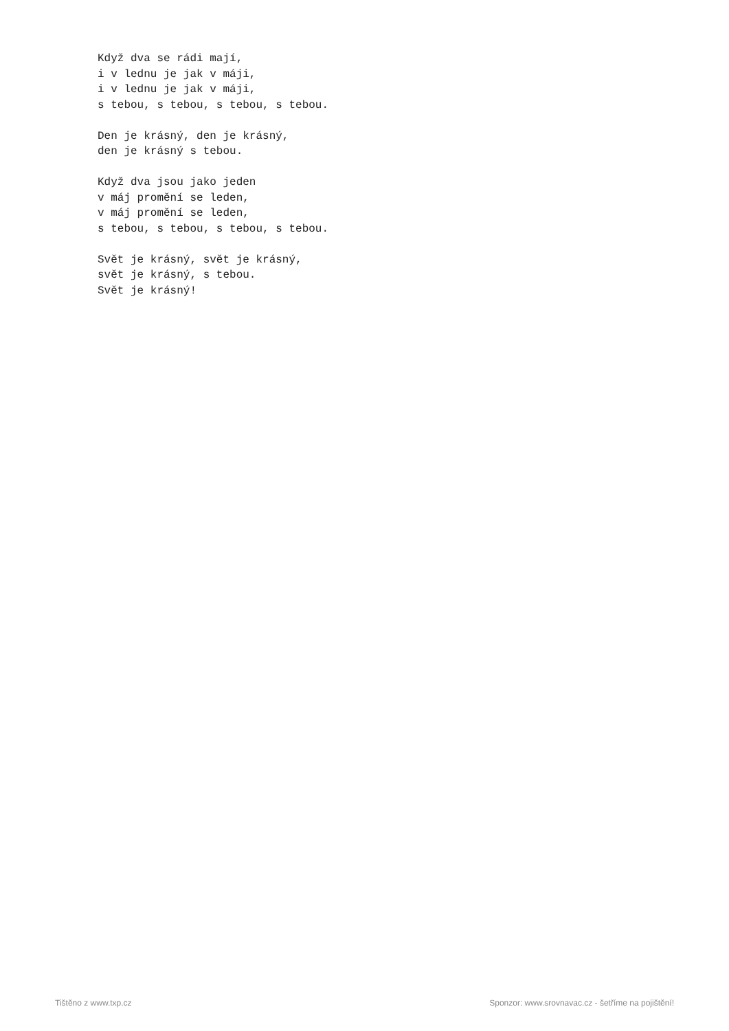Když dva se rádi mají,
i v lednu je jak v máji,
i v lednu je jak v máji,
s tebou, s tebou, s tebou, s tebou.

Den je krásný, den je krásný,
den je krásný s tebou.

Když dva jsou jako jeden
v máj promění se leden,
v máj promění se leden,
s tebou, s tebou, s tebou, s tebou.

Svět je krásný, svět je krásný,
svět je krásný, s tebou.
Svět je krásný!
Tištěno z www.txp.cz Sponzor: www.srovnavac.cz - šetříme na pojištění!